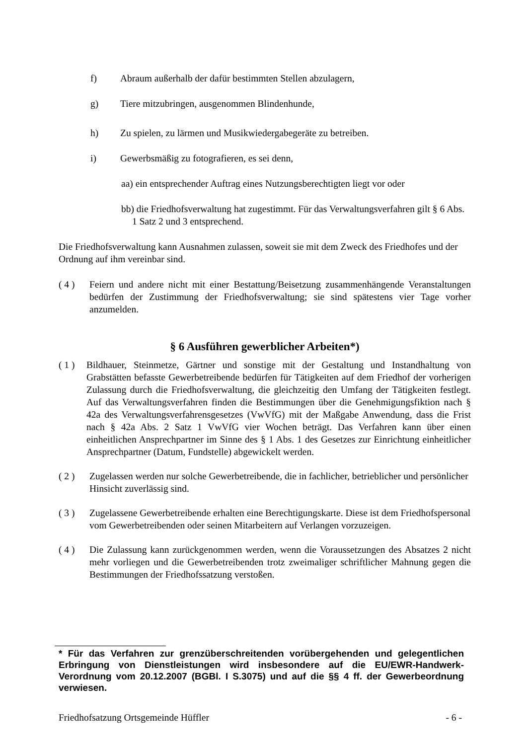f) Abraum außerhalb der dafür bestimmten Stellen abzulagern,
g) Tiere mitzubringen, ausgenommen Blindenhunde,
h) Zu spielen, zu lärmen und Musikwiedergabegeräte zu betreiben.
i) Gewerbsmäßig zu fotografieren, es sei denn,
aa) ein entsprechender Auftrag eines Nutzungsberechtigten liegt vor oder
bb) die Friedhofsverwaltung hat zugestimmt. Für das Verwaltungsverfahren gilt § 6 Abs. 1 Satz 2 und 3 entsprechend.
Die Friedhofsverwaltung kann Ausnahmen zulassen, soweit sie mit dem Zweck des Friedhofes und der Ordnung auf ihm vereinbar sind.
( 4 ) Feiern und andere nicht mit einer Bestattung/Beisetzung zusammenhängende Veranstaltungen bedürfen der Zustimmung der Friedhofsverwaltung; sie sind spätestens vier Tage vorher anzumelden.
§ 6 Ausführen gewerblicher Arbeiten*)
( 1 ) Bildhauer, Steinmetze, Gärtner und sonstige mit der Gestaltung und Instandhaltung von Grabstätten befasste Gewerbetreibende bedürfen für Tätigkeiten auf dem Friedhof der vorherigen Zulassung durch die Friedhofsverwaltung, die gleichzeitig den Umfang der Tätigkeiten festlegt. Auf das Verwaltungsverfahren finden die Bestimmungen über die Genehmigungsfiktion nach § 42a des Verwaltungsverfahrensgesetzes (VwVfG) mit der Maßgabe Anwendung, dass die Frist nach § 42a Abs. 2 Satz 1 VwVfG vier Wochen beträgt. Das Verfahren kann über einen einheitlichen Ansprechpartner im Sinne des § 1 Abs. 1 des Gesetzes zur Einrichtung einheitlicher Ansprechpartner (Datum, Fundstelle) abgewickelt werden.
( 2 ) Zugelassen werden nur solche Gewerbetreibende, die in fachlicher, betrieblicher und persönlicher Hinsicht zuverlässig sind.
( 3 ) Zugelassene Gewerbetreibende erhalten eine Berechtigungskarte. Diese ist dem Friedhofspersonal vom Gewerbetreibenden oder seinen Mitarbeitern auf Verlangen vorzuzeigen.
( 4 ) Die Zulassung kann zurückgenommen werden, wenn die Voraussetzungen des Absatzes 2 nicht mehr vorliegen und die Gewerbetreibenden trotz zweimaliger schriftlicher Mahnung gegen die Bestimmungen der Friedhofssatzung verstoßen.
* Für das Verfahren zur grenzüberschreitenden vorübergehenden und gelegentlichen Erbringung von Dienstleistungen wird insbesondere auf die EU/EWR-Handwerk-Verordnung vom 20.12.2007 (BGBl. I S.3075) und auf die §§ 4 ff. der Gewerbeordnung verwiesen.
Friedhofsatzung Ortsgemeinde Hüffler - 6 -